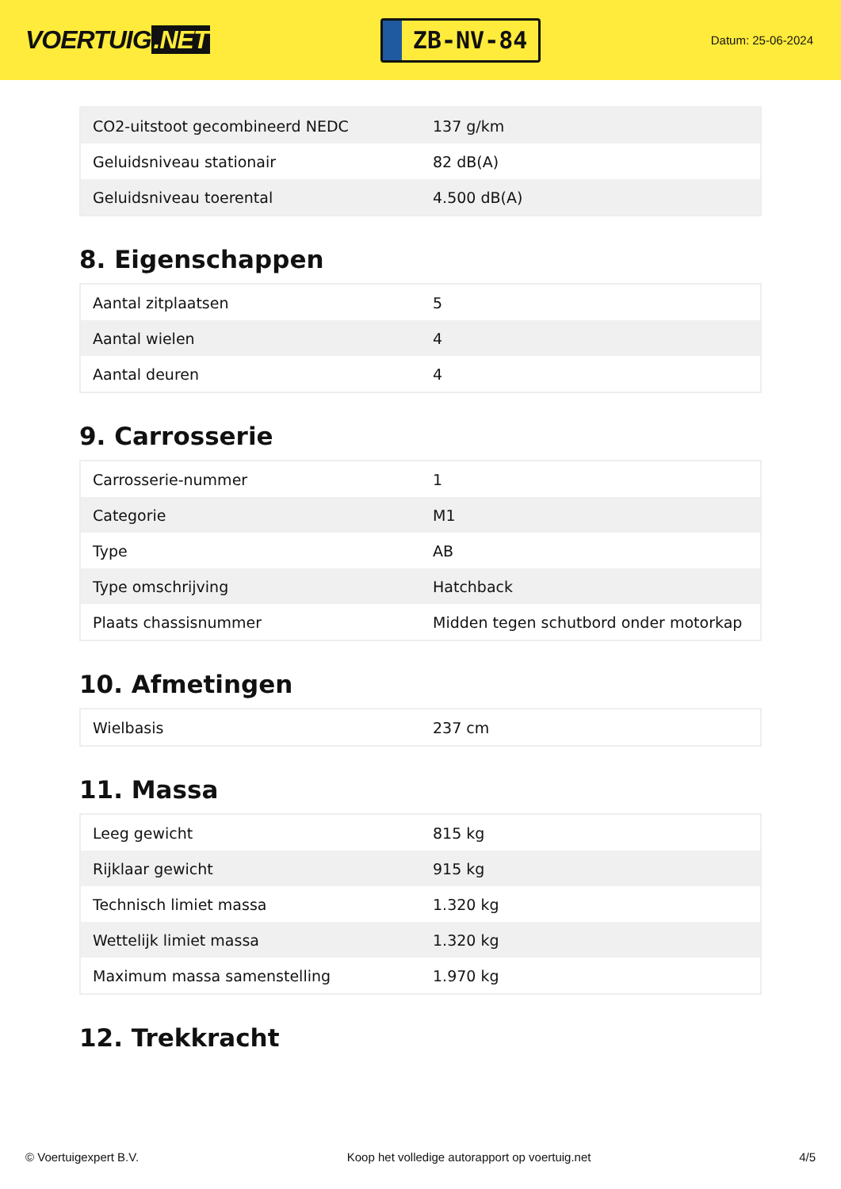VOERTUIG.NET
ZB-NV-84
Datum: 25-06-2024
| CO2-uitstoot gecombineerd NEDC | 137 g/km |
| Geluidsniveau stationair | 82 dB(A) |
| Geluidsniveau toerental | 4.500 dB(A) |
8. Eigenschappen
| Aantal zitplaatsen | 5 |
| Aantal wielen | 4 |
| Aantal deuren | 4 |
9. Carrosserie
| Carrosserie-nummer | 1 |
| Categorie | M1 |
| Type | AB |
| Type omschrijving | Hatchback |
| Plaats chassisnummer | Midden tegen schutbord onder motorkap |
10. Afmetingen
| Wielbasis | 237 cm |
11. Massa
| Leeg gewicht | 815 kg |
| Rijklaar gewicht | 915 kg |
| Technisch limiet massa | 1.320 kg |
| Wettelijk limiet massa | 1.320 kg |
| Maximum massa samenstelling | 1.970 kg |
12. Trekkracht
© Voertuigexpert B.V. Koop het volledige autorapport op voertuig.net 4/5